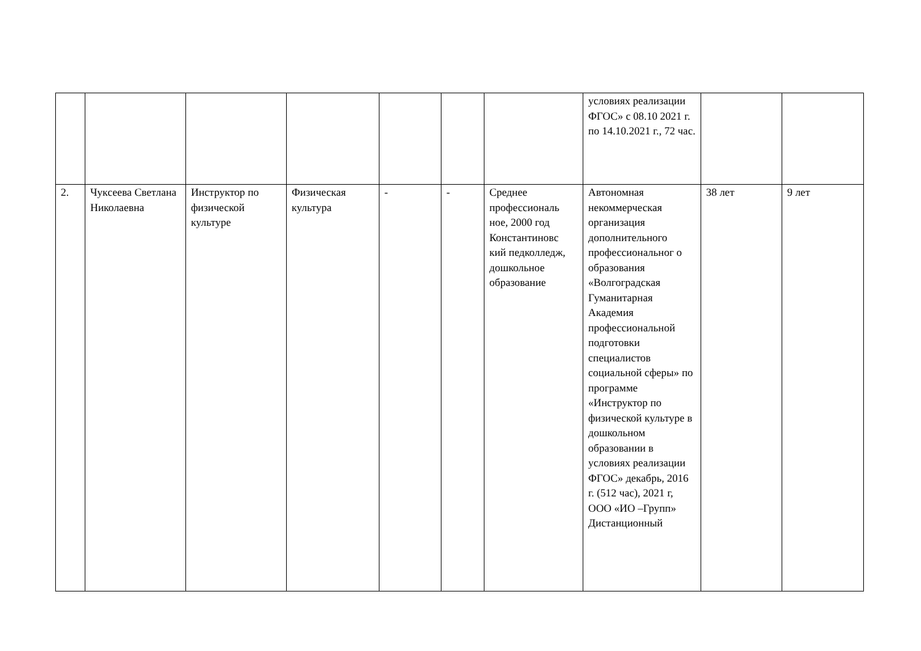| | | | | | | | условиях реализации ФГОС» с 08.10 2021 г. по 14.10.2021 г., 72 час. | | |
| 2. | Чуксеева Светлана Николаевна | Инструктор по физической культуре | Физическая культура | - | - | Среднее профессиональ ное, 2000 год Константиновс кий педколледж, дошкольное образование | Автономная некоммерческая организация дополнительного профессиональног о образования «Волгоградская Гуманитарная Академия профессиональной подготовки специалистов социальной сферы» по программе «Инструктор по физической культуре в дошкольном образовании в условиях реализации ФГОС» декабрь, 2016 г. (512 час), 2021 г, ООО «ИО –Групп» Дистанционный | 38 лет | 9 лет |